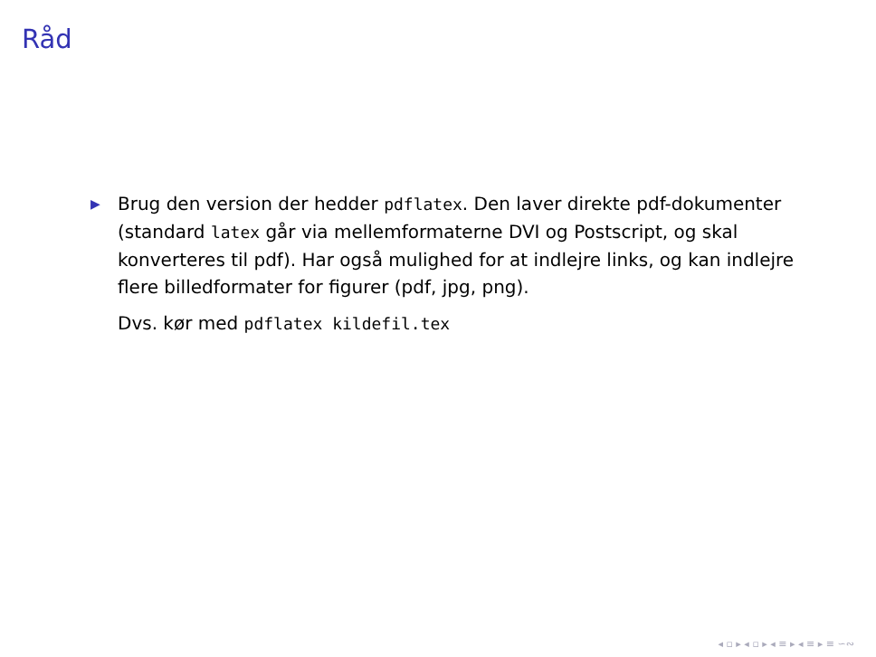Råd
▶
Brug den version der hedder pdflatex. Den laver direkte pdf-dokumenter (standard latex går via mellemformaterne DVI og Postscript, og skal konverteres til pdf). Har også mulighed for at indlejre links, og kan indlejre flere billedformater for figurer (pdf, jpg, png).
Dvs. kør med pdflatex kildefil.tex
◂ ▫ ▸ ◂ ▫ ▸ ◂ ≡ ▸ ◂ ≡ ▸ ≡ ∽∾